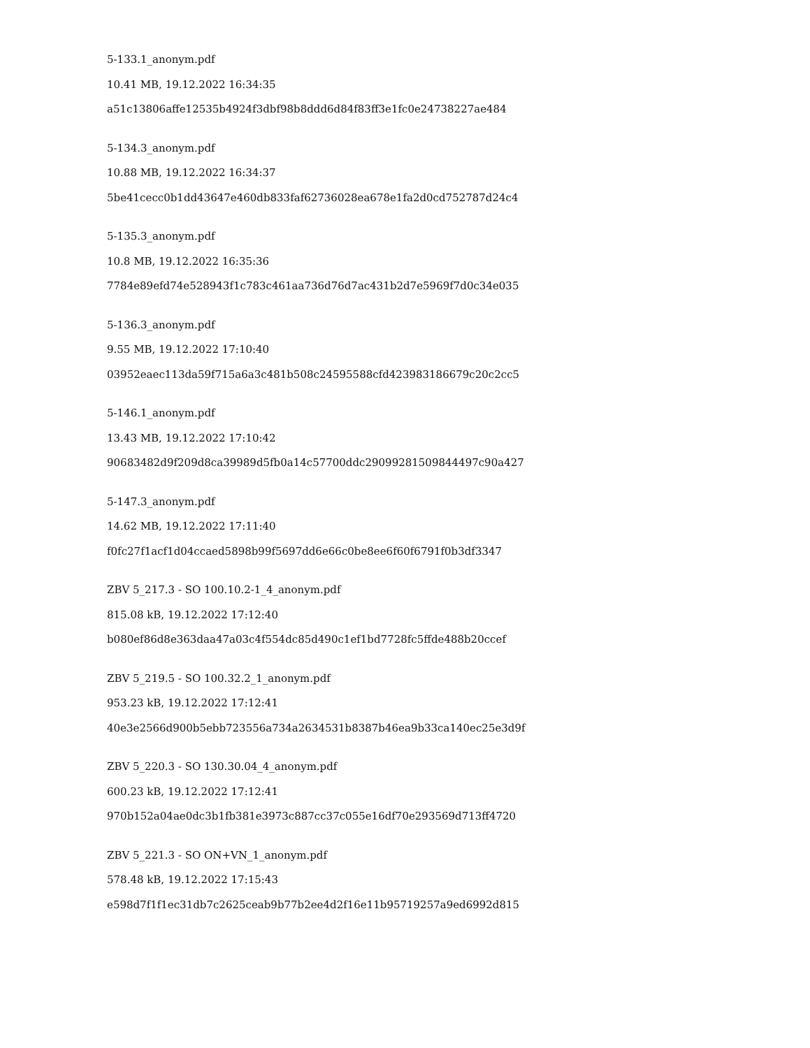5-133.1_anonym.pdf
10.41 MB, 19.12.2022 16:34:35
a51c13806affe12535b4924f3dbf98b8ddd6d84f83ff3e1fc0e24738227ae484
5-134.3_anonym.pdf
10.88 MB, 19.12.2022 16:34:37
5be41cecc0b1dd43647e460db833faf62736028ea678e1fa2d0cd752787d24c4
5-135.3_anonym.pdf
10.8 MB, 19.12.2022 16:35:36
7784e89efd74e528943f1c783c461aa736d76d7ac431b2d7e5969f7d0c34e035
5-136.3_anonym.pdf
9.55 MB, 19.12.2022 17:10:40
03952eaec113da59f715a6a3c481b508c24595588cfd423983186679c20c2cc5
5-146.1_anonym.pdf
13.43 MB, 19.12.2022 17:10:42
90683482d9f209d8ca39989d5fb0a14c57700ddc29099281509844497c90a427
5-147.3_anonym.pdf
14.62 MB, 19.12.2022 17:11:40
f0fc27f1acf1d04ccaed5898b99f5697dd6e66c0be8ee6f60f6791f0b3df3347
ZBV 5_217.3 - SO 100.10.2-1_4_anonym.pdf
815.08 kB, 19.12.2022 17:12:40
b080ef86d8e363daa47a03c4f554dc85d490c1ef1bd7728fc5ffde488b20ccef
ZBV 5_219.5 - SO 100.32.2_1_anonym.pdf
953.23 kB, 19.12.2022 17:12:41
40e3e2566d900b5ebb723556a734a2634531b8387b46ea9b33ca140ec25e3d9f
ZBV 5_220.3 - SO 130.30.04_4_anonym.pdf
600.23 kB, 19.12.2022 17:12:41
970b152a04ae0dc3b1fb381e3973c887cc37c055e16df70e293569d713ff4720
ZBV 5_221.3 - SO ON+VN_1_anonym.pdf
578.48 kB, 19.12.2022 17:15:43
e598d7f1f1ec31db7c2625ceab9b77b2ee4d2f16e11b95719257a9ed6992d815